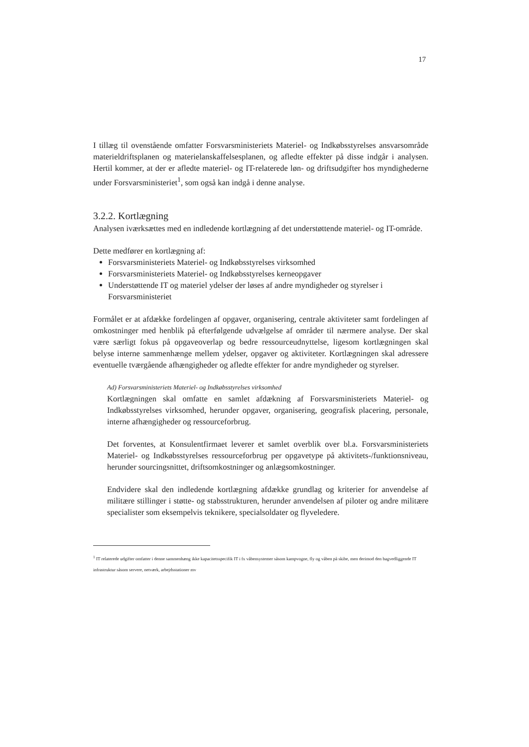17
I tillæg til ovenstående omfatter Forsvarsministeriets Materiel- og Indkøbsstyrelses ansvarsområde materieldriftsplanen og materielanskaffelsesplanen, og afledte effekter på disse indgår i analysen. Hertil kommer, at der er afledte materiel- og IT-relaterede løn- og driftsudgifter hos myndighederne under Forsvarsministeriet<sup>1</sup>, som også kan indgå i denne analyse.
3.2.2. Kortlægning
Analysen iværksættes med en indledende kortlægning af det understøttende materiel- og IT-område.
Dette medfører en kortlægning af:
Forsvarsministeriets Materiel- og Indkøbsstyrelses virksomhed
Forsvarsministeriets Materiel- og Indkøbsstyrelses kerneopgaver
Understøttende IT og materiel ydelser der løses af andre myndigheder og styrelser i Forsvarsministeriet
Formålet er at afdække fordelingen af opgaver, organisering, centrale aktiviteter samt fordelingen af omkostninger med henblik på efterfølgende udvælgelse af områder til nærmere analyse. Der skal være særligt fokus på opgaveoverlap og bedre ressourceudnyttelse, ligesom kortlægningen skal belyse interne sammenhænge mellem ydelser, opgaver og aktiviteter. Kortlægningen skal adressere eventuelle tværgående afhængigheder og afledte effekter for andre myndigheder og styrelser.
Ad) Forsvarsministeriets Materiel- og Indkøbsstyrelses virksomhed
Kortlægningen skal omfatte en samlet afdækning af Forsvarsministeriets Materiel- og Indkøbsstyrelses virksomhed, herunder opgaver, organisering, geografisk placering, personale, interne afhængigheder og ressourceforbrug.
Det forventes, at Konsulentfirmaet leverer et samlet overblik over bl.a. Forsvarsministeriets Materiel- og Indkøbsstyrelses ressourceforbrug per opgavetype på aktivitets-/funktionsniveau, herunder sourcingsnittet, driftsomkostninger og anlægsomkostninger.
Endvidere skal den indledende kortlægning afdække grundlag og kriterier for anvendelse af militære stillinger i støtte- og stabsstrukturen, herunder anvendelsen af piloter og andre militære specialister som eksempelvis teknikere, specialsoldater og flyveledere.
<sup>1</sup> IT relaterede udgifter omfatter i denne sammenhæng ikke kapacitetsspecifik IT i fx våbensystemer såsom kampvogne, fly og våben på skibe, men derimod den bagvedliggende IT infrastruktur såsom servere, netværk, arbejdsstationer mv